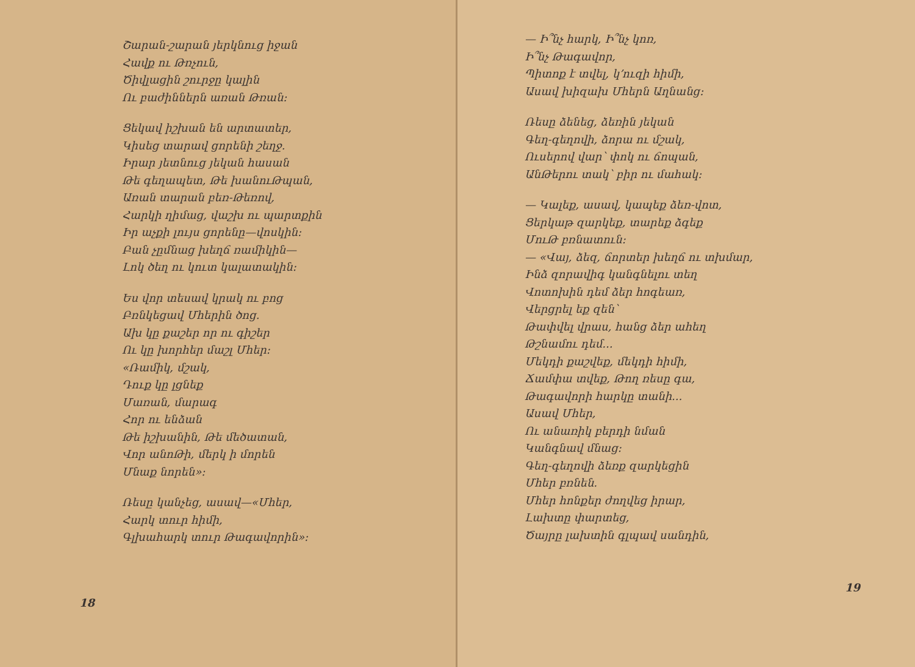Շարան-շարան յերկնուց իջան
Հավք ու Թռչուն,
Ծիվլացին շուրջը կալին
Ու բաժիններն առան Թռան։
Ցեկավ իշխան են արտատեր,
Կիսեց տարավ ցորենի շեղջ․
Իրար յետնուց յեկան հասան
Թե գեղապետ, Թե խանուԹպան,
Առան տարան բեռ-Թեռով,
Հարկի ղիմաց, վաշխ ու պարտքին
Իր աչքի լույս ցորենը—վոսկին։
Բան չըմնաց խեղճ ռամիկին—
Լոկ ծեղ ու կուտ կալատակին։
Ես վոր տեսավ կրակ ու բոց
Բռնկեցավ Մհերին ծոց․
Ախ կը քաշեր որ ու գիշեր
Ու կը խորհեր մաշլ Մհեր։
«Ռամիկ, մշակ,
Դուք կը լցնեք
Մառան, մարագ
Հոր ու ենձան
Թե իշխանին, Թե մեծատան,
Վոր անոԹի, մերկ ի մորեն
Մնաք նորեն»։
Ռեսը կանչեց, ասավ—«Մհեր,
Հարկ տուր հիմի,
Գլխահարկ տուր Թագավորին»։
18
— Ի՞նչ հարկ, Ի՞նչ կոռ,
Ի՞նչ Թագավոր,
Պիտոք է տվել, կ՚ուզի հիմի,
Ասավ խիզախ Մհերն Աղնանց։
Ռեսը ձենեց, ձեռին յեկան
Գեղ-գեղովի, ձորա ու մշակ,
Ուսերով վար՝ փոկ ու ճոպան,
ԱնԹերու տակ՝ բիր ու մահակ։
— Կալեք, ասավ, կապեք ձեռ-վոտ,
Ցերկաթ զարկեք, տարեք ձգեք
ՄուԹ բռնատուն։
— «Վայ, ձեզ, ճորտեր խեղճ ու տխմար,
Ինձ զորավիգ կանգնելու տեղ
Վոտոխին դեմ ձեր հոգեառ,
Վերցրել եք զեն՝
Թափվել վրաս, հանց ձեր ահեղ
Թշնամու դեմ...
Մեկդի քաշվեք, մեկդի հիմի,
Ճամփա տվեք, Թող ռեսը գա,
Թագավորի հարկը տանի...
Ասավ Մհեր,
Ու անառիկ բերդի նման
Կանգնավ մնաց։
Գեղ-գեղովի ձեռք զարկեցին
Մհեր բռնեն.
Մհեր հոնքեր ժողվեց իրար,
Լախտը փարտեց,
Ծայրը լախտին գլպավ սանդին,
19